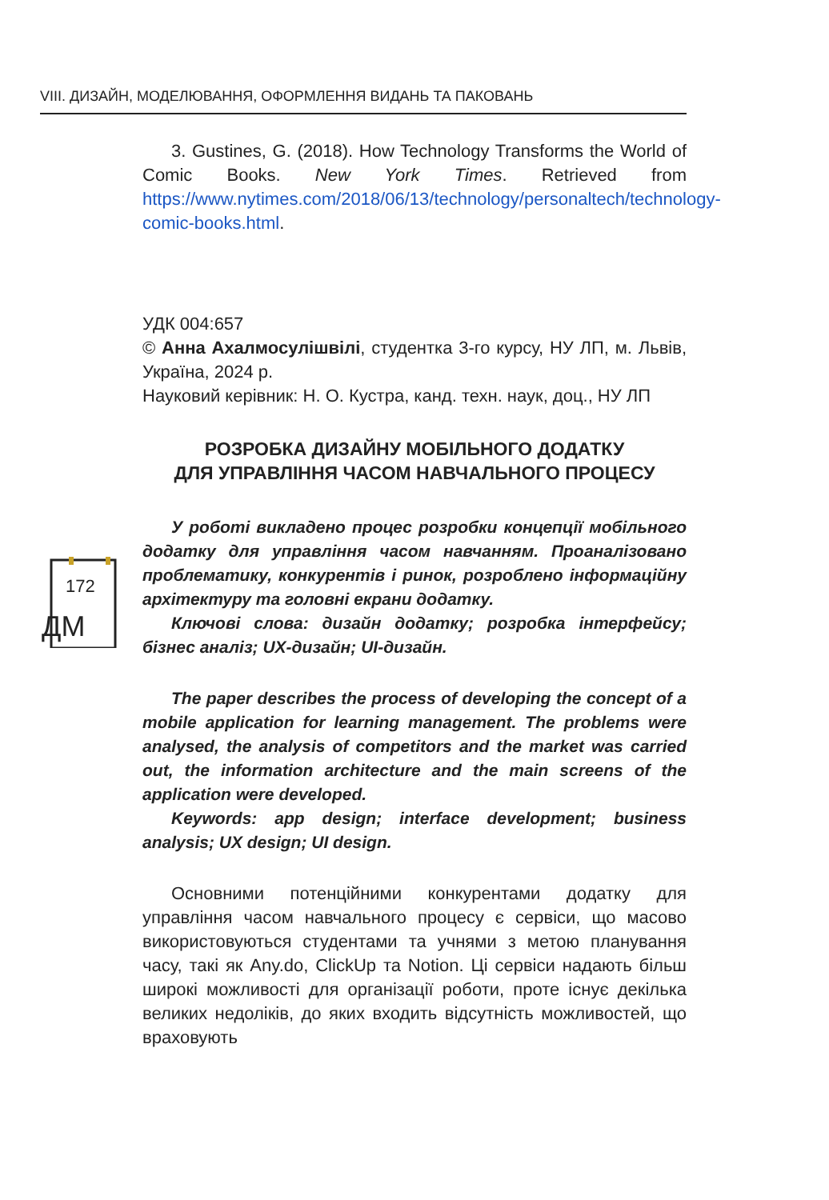VIII. ДИЗАЙН, МОДЕЛЮВАННЯ, ОФОРМЛЕННЯ ВИДАНЬ ТА ПАКОВАНЬ
172
ДМ
3. Gustines, G. (2018). How Technology Transforms the World of Comic Books. New York Times. Retrieved from https://www.nytimes.com/2018/06/13/technology/personaltech/technology-comic-books.html.
УДК 004:657
© Анна Ахалмосулішвілі, студентка 3-го курсу, НУ ЛП, м. Львів, Україна, 2024 р.
Науковий керівник: Н. О. Кустра, канд. техн. наук, доц., НУ ЛП
РОЗРОБКА ДИЗАЙНУ МОБІЛЬНОГО ДОДАТКУ
ДЛЯ УПРАВЛІННЯ ЧАСОМ НАВЧАЛЬНОГО ПРОЦЕСУ
У роботі викладено процес розробки концепції мобільного додатку для управління часом навчанням. Проаналізовано проблематику, конкурентів і ринок, розроблено інформаційну архітектуру та головні екрани додатку.
Ключові слова: дизайн додатку; розробка інтерфейсу; бізнес аналіз; UX-дизайн; UI-дизайн.
The paper describes the process of developing the concept of a mobile application for learning management. The problems were analysed, the analysis of competitors and the market was carried out, the information architecture and the main screens of the application were developed.
Keywords: app design; interface development; business analysis; UX design; UI design.
Основними потенційними конкурентами додатку для управління часом навчального процесу є сервіси, що масово використовуються студентами та учнями з метою планування часу, такі як Any.do, ClickUp та Notion. Ці сервіси надають більш широкі можливості для організації роботи, проте існує декілька великих недоліків, до яких входить відсутність можливостей, що враховують